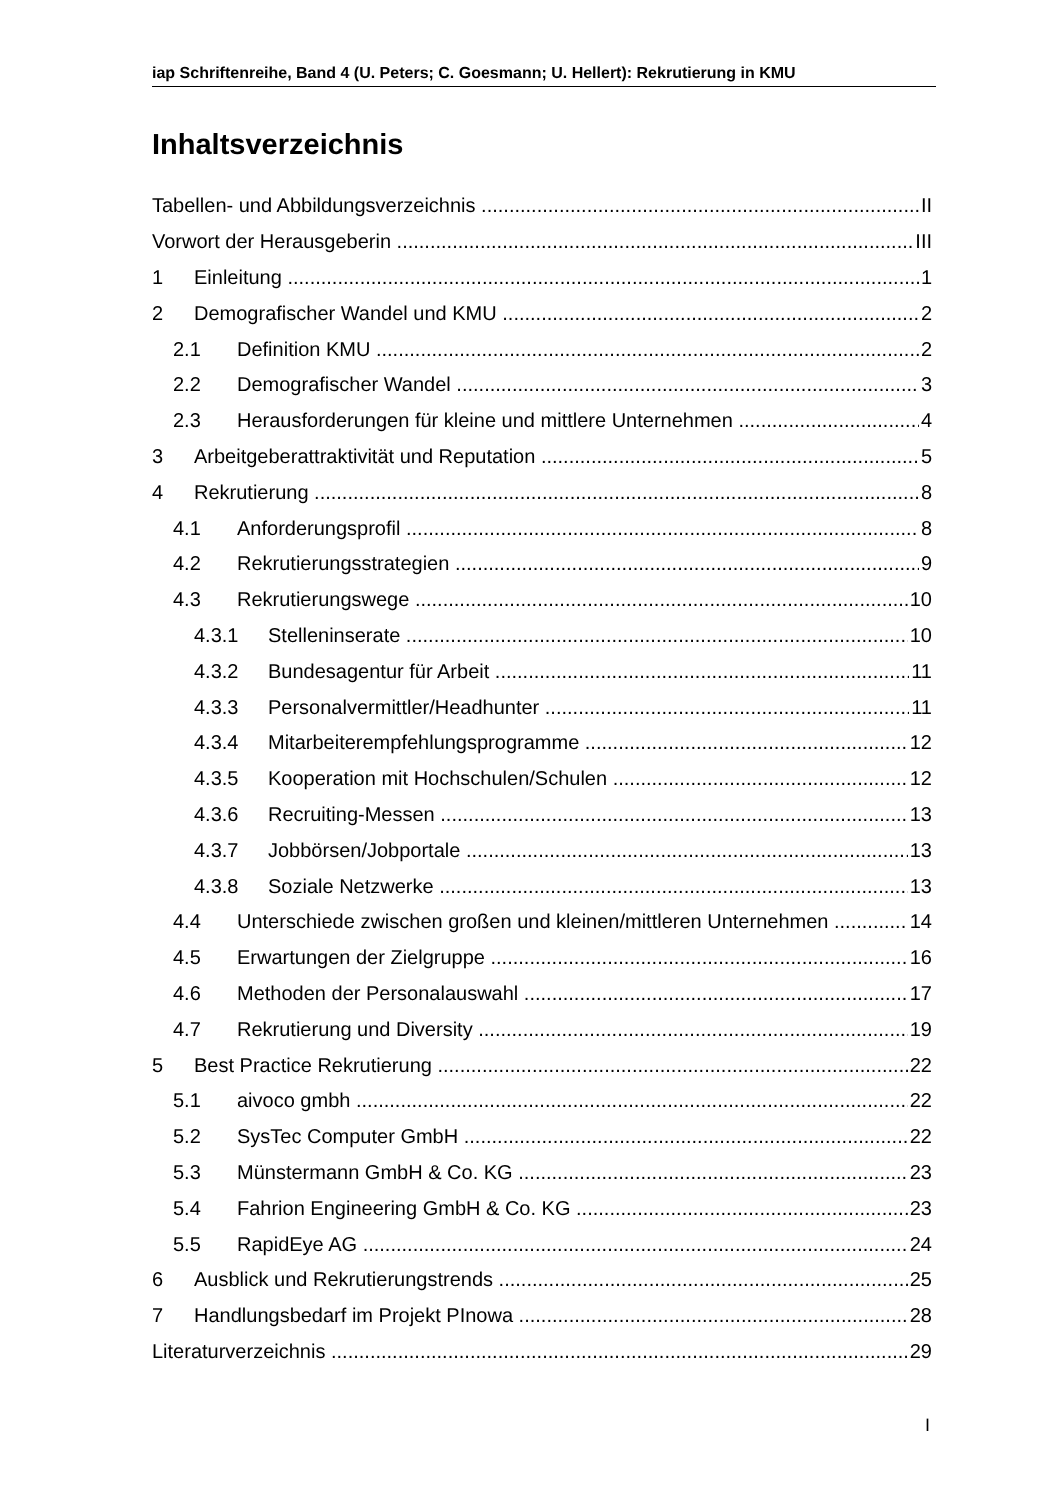iap Schriftenreihe, Band 4 (U. Peters; C. Goesmann; U. Hellert): Rekrutierung in KMU
Inhaltsverzeichnis
Tabellen- und Abbildungsverzeichnis II
Vorwort der Herausgeberin III
1 Einleitung 1
2 Demografischer Wandel und KMU 2
2.1 Definition KMU 2
2.2 Demografischer Wandel 3
2.3 Herausforderungen für kleine und mittlere Unternehmen 4
3 Arbeitgeberattraktivität und Reputation 5
4 Rekrutierung 8
4.1 Anforderungsprofil 8
4.2 Rekrutierungsstrategien 9
4.3 Rekrutierungswege 10
4.3.1 Stelleninserate 10
4.3.2 Bundesagentur für Arbeit 11
4.3.3 Personalvermittler/Headhunter 11
4.3.4 Mitarbeiterempfehlungsprogramme 12
4.3.5 Kooperation mit Hochschulen/Schulen 12
4.3.6 Recruiting-Messen 13
4.3.7 Jobbörsen/Jobportale 13
4.3.8 Soziale Netzwerke 13
4.4 Unterschiede zwischen großen und kleinen/mittleren Unternehmen 14
4.5 Erwartungen der Zielgruppe 16
4.6 Methoden der Personalauswahl 17
4.7 Rekrutierung und Diversity 19
5 Best Practice Rekrutierung 22
5.1 aivoco gmbh 22
5.2 SysTec Computer GmbH 22
5.3 Münstermann GmbH & Co. KG 23
5.4 Fahrion Engineering GmbH & Co. KG 23
5.5 RapidEye AG 24
6 Ausblick und Rekrutierungstrends 25
7 Handlungsbedarf im Projekt PInowa 28
Literaturverzeichnis 29
I